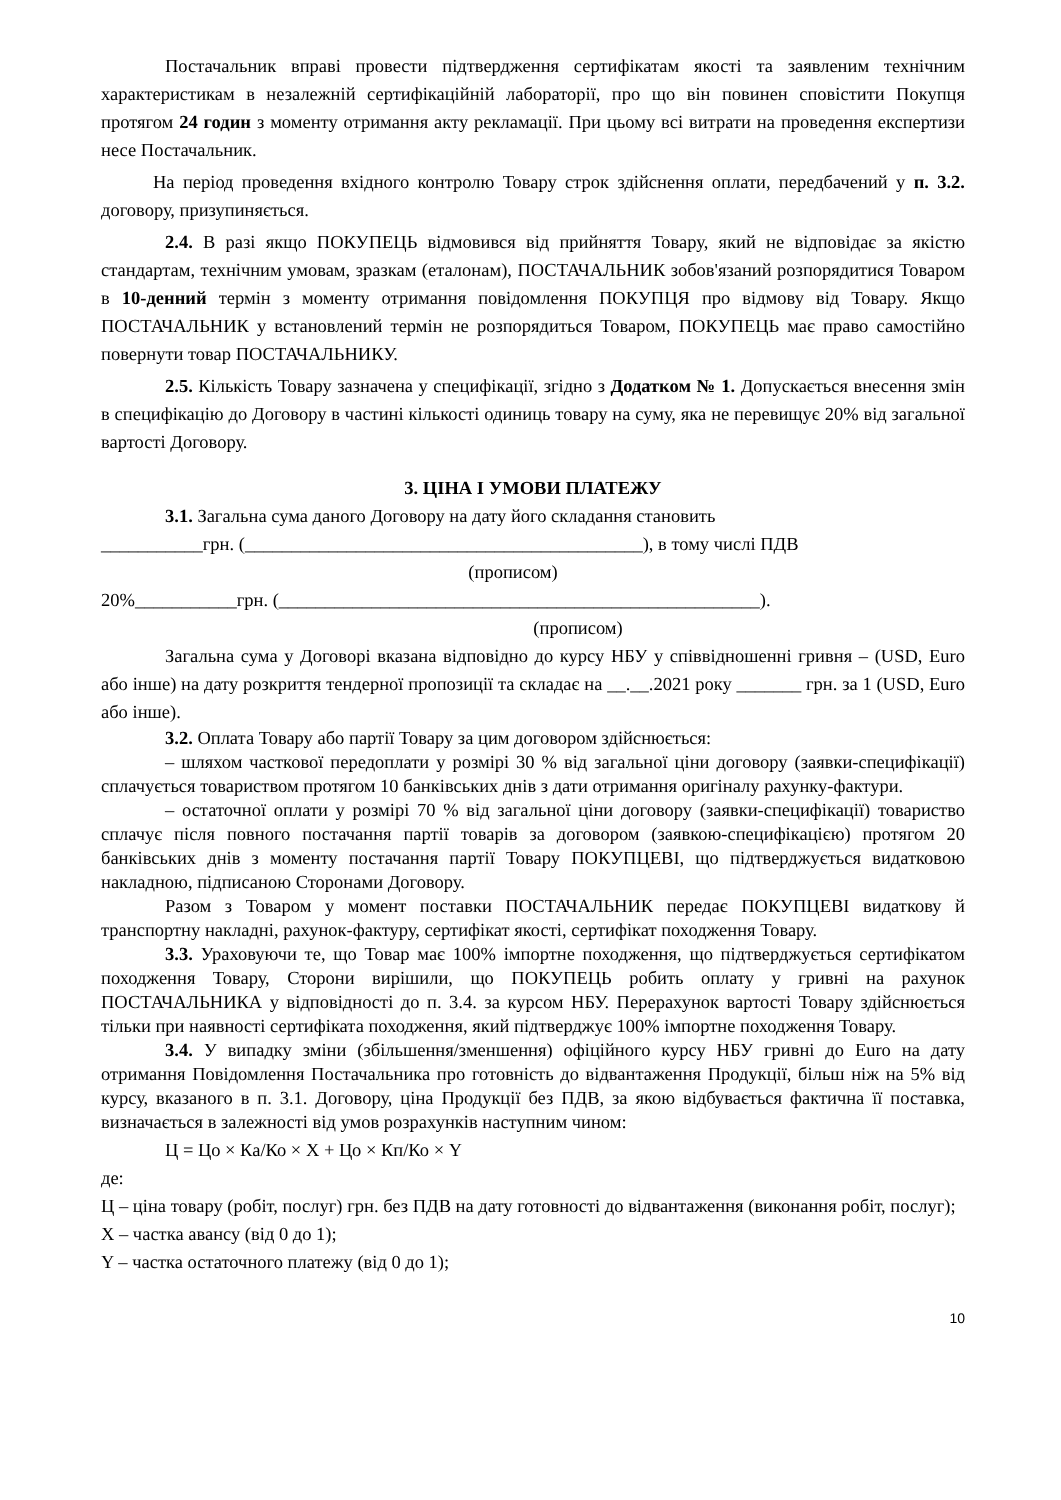Постачальник вправі провести підтвердження сертифікатам якості та заявленим технічним характеристикам в незалежній сертифікаційній лабораторії, про що він повинен сповістити Покупця протягом 24 годин з моменту отримання акту рекламації. При цьому всі витрати на проведення експертизи несе Постачальник.
На період проведення вхідного контролю Товару строк здійснення оплати, передбачений у п. 3.2. договору, призупиняється.
2.4. В разі якщо ПОКУПЕЦЬ відмовився від прийняття Товару, який не відповідає за якістю стандартам, технічним умовам, зразкам (еталонам), ПОСТАЧАЛЬНИК зобов'язаний розпорядитися Товаром в 10-денний термін з моменту отримання повідомлення ПОКУПЦЯ про відмову від Товару. Якщо ПОСТАЧАЛЬНИК у встановлений термін не розпорядиться Товаром, ПОКУПЕЦЬ має право самостійно повернути товар ПОСТАЧАЛЬНИКУ.
2.5. Кількість Товару зазначена у специфікації, згідно з Додатком № 1. Допускається внесення змін в специфікацію до Договору в частині кількості одиниць товару на суму, яка не перевищує 20% від загальної вартості Договору.
3. ЦІНА І УМОВИ ПЛАТЕЖУ
3.1. Загальна сума даного Договору на дату його складання становить
___________грн. (___________________________________________), в тому числі ПДВ
(прописом)
20%___________грн. (____________________________________________________).
(прописом)
Загальна сума у Договорі вказана відповідно до курсу НБУ у співвідношенні гривня – (USD, Euro або інше) на дату розкриття тендерної пропозиції та складає на __.__.2021 року _______ грн. за 1 (USD, Euro або інше).
3.2. Оплата Товару або партії Товару за цим договором здійснюється:
– шляхом часткової передоплати у розмірі 30 % від загальної ціни договору (заявки-специфікації) сплачується товариством протягом 10 банківських днів з дати отримання оригіналу рахунку-фактури.
– остаточної оплати у розмірі 70 % від загальної ціни договору (заявки-специфікації) товариство сплачує після повного постачання партії товарів за договором (заявкою-специфікацією) протягом 20 банківських днів з моменту постачання партії Товару ПОКУПЦЕВІ, що підтверджується видатковою накладною, підписаною Сторонами Договору.
Разом з Товаром у момент поставки ПОСТАЧАЛЬНИК передає ПОКУПЦЕВІ видаткову й транспортну накладні, рахунок-фактуру, сертифікат якості, сертифікат походження Товару.
3.3. Ураховуючи те, що Товар має 100% імпортне походження, що підтверджується сертифікатом походження Товару, Сторони вирішили, що ПОКУПЕЦЬ робить оплату у гривні на рахунок ПОСТАЧАЛЬНИКА у відповідності до п. 3.4. за курсом НБУ. Перерахунок вартості Товару здійснюється тільки при наявності сертифіката походження, який підтверджує 100% імпортне походження Товару.
3.4. У випадку зміни (збільшення/зменшення) офіційного курсу НБУ гривні до Euro на дату отримання Повідомлення Постачальника про готовність до відвантаження Продукції, більш ніж на 5% від курсу, вказаного в п. 3.1. Договору, ціна Продукції без ПДВ, за якою відбувається фактична її поставка, визначається в залежності від умов розрахунків наступним чином:
Ц = Цо × Ка/Ко × X + Цо × Кп/Ко × Y
де:
Ц – ціна товару (робіт, послуг) грн. без ПДВ на дату готовності до відвантаження (виконання робіт, послуг);
X – частка авансу (від 0 до 1);
Y – частка остаточного платежу (від 0 до 1);
10